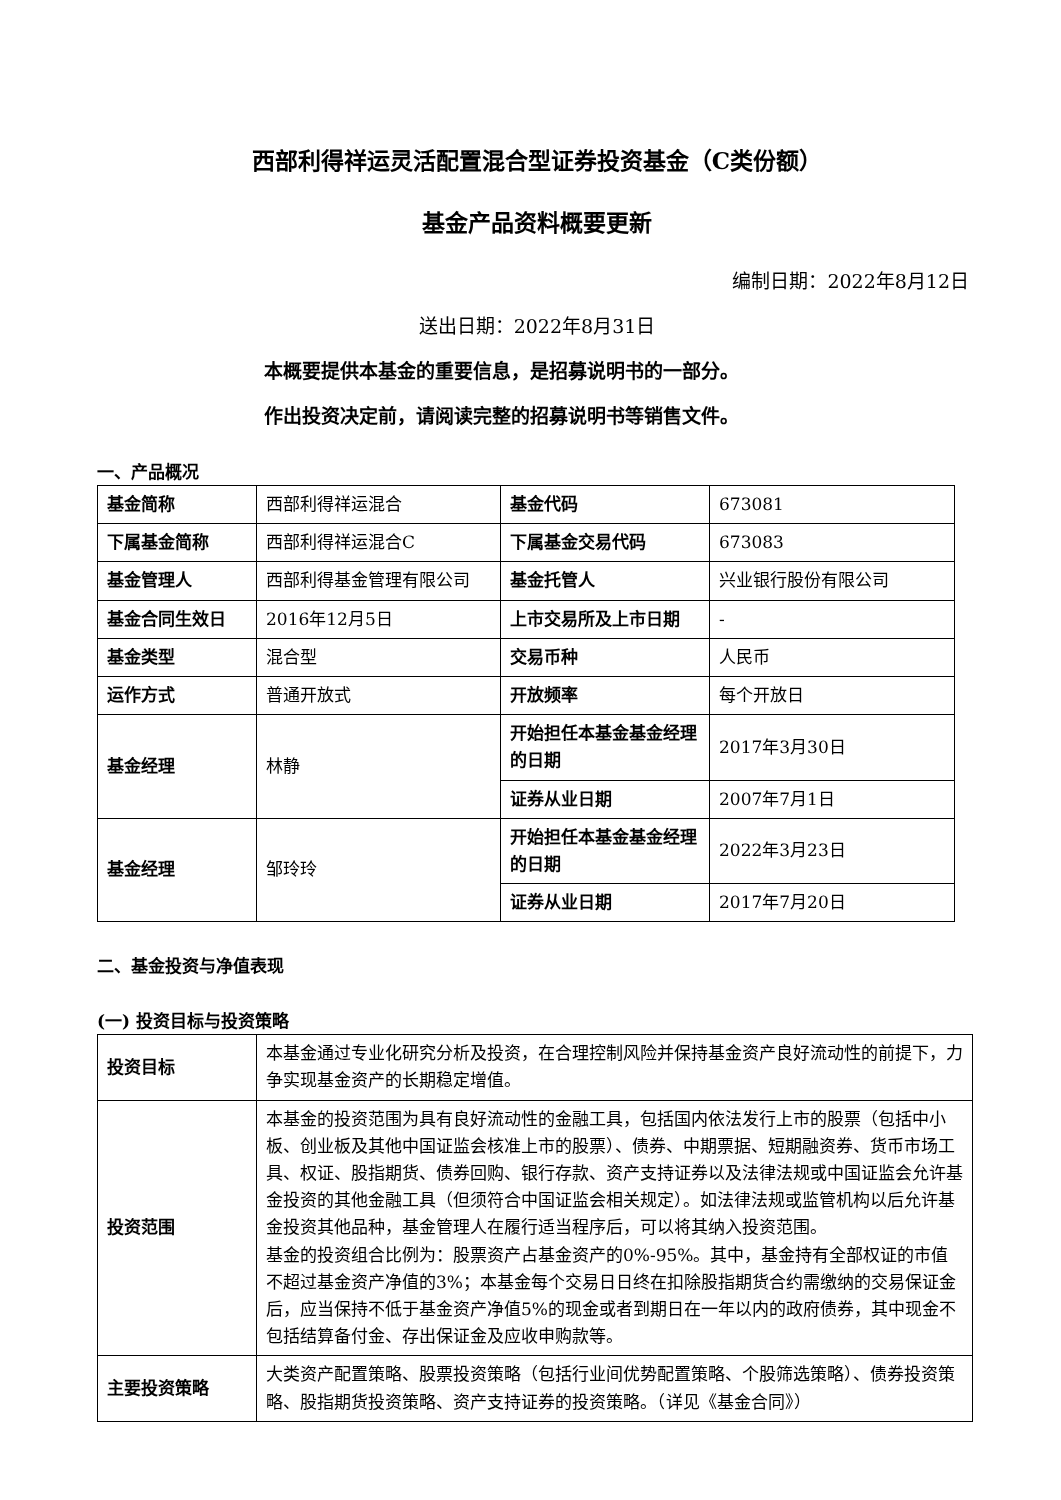西部利得祥运灵活配置混合型证券投资基金（C类份额）
基金产品资料概要更新
编制日期：2022年8月12日
送出日期：2022年8月31日
本概要提供本基金的重要信息，是招募说明书的一部分。
作出投资决定前，请阅读完整的招募说明书等销售文件。
一、产品概况
| 基金简称 | 西部利得祥运混合 | 基金代码 | 673081 |
| 下属基金简称 | 西部利得祥运混合C | 下属基金交易代码 | 673083 |
| 基金管理人 | 西部利得基金管理有限公司 | 基金托管人 | 兴业银行股份有限公司 |
| 基金合同生效日 | 2016年12月5日 | 上市交易所及上市日期 | - |
| 基金类型 | 混合型 | 交易币种 | 人民币 |
| 运作方式 | 普通开放式 | 开放频率 | 每个开放日 |
| 基金经理 | 林静 | 开始担任本基金基金经理的日期 | 2017年3月30日 |
| | | 证券从业日期 | 2007年7月1日 |
| 基金经理 | 邹玲玲 | 开始担任本基金基金经理的日期 | 2022年3月23日 |
| | | 证券从业日期 | 2017年7月20日 |
二、基金投资与净值表现
(一) 投资目标与投资策略
| 投资目标 | 本基金通过专业化研究分析及投资，在合理控制风险并保持基金资产良好流动性的前提下，力争实现基金资产的长期稳定增值。 |
| 投资范围 | 本基金的投资范围为具有良好流动性的金融工具，包括国内依法发行上市的股票（包括中小板、创业板及其他中国证监会核准上市的股票）、债券、中期票据、短期融资券、货币市场工具、权证、股指期货、债券回购、银行存款、资产支持证券以及法律法规或中国证监会允许基金投资的其他金融工具（但须符合中国证监会相关规定）。如法律法规或监管机构以后允许基金投资其他品种，基金管理人在履行适当程序后，可以将其纳入投资范围。 基金的投资组合比例为：股票资产占基金资产的0%-95%。其中，基金持有全部权证的市值不超过基金资产净值的3%；本基金每个交易日日终在扣除股指期货合约需缴纳的交易保证金后，应当保持不低于基金资产净值5%的现金或者到期日在一年以内的政府债券，其中现金不包括结算备付金、存出保证金及应收申购款等。 |
| 主要投资策略 | 大类资产配置策略、股票投资策略（包括行业间优势配置策略、个股筛选策略）、债券投资策略、股指期货投资策略、资产支持证券的投资策略。（详见《基金合同》） |